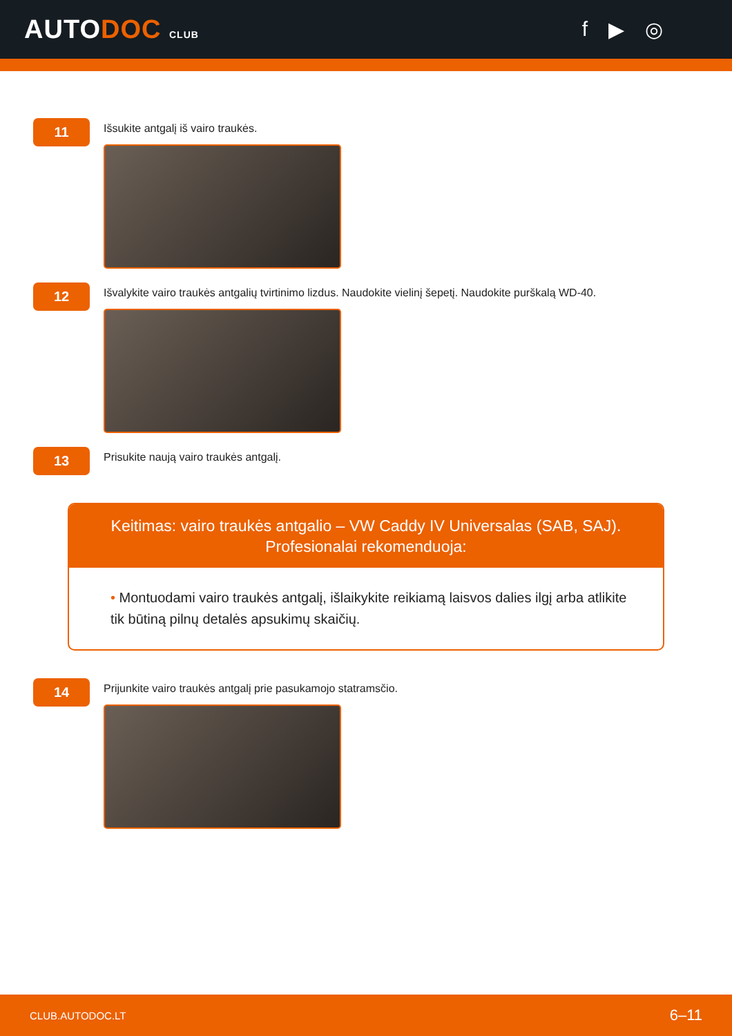AUTODOC CLUB
f ▶ ◎
11
Išsukite antgalį iš vairo traukės.
12
Išvalykite vairo traukės antgalių tvirtinimo lizdus. Naudokite vielinį šepetį. Naudokite purškalą WD-40.
13
Prisukite naują vairo traukės antgalį.
Keitimas: vairo traukės antgalio – VW Caddy IV Universalas (SAB, SAJ).
Profesionalai rekomenduoja:
• Montuodami vairo traukės antgalį, išlaikykite reikiamą laisvos dalies ilgį arba atlikite tik būtiną pilnų detalės apsukimų skaičių.
14
Prijunkite vairo traukės antgalį prie pasukamojo statramsčio.
CLUB.AUTODOC.LT 6–11